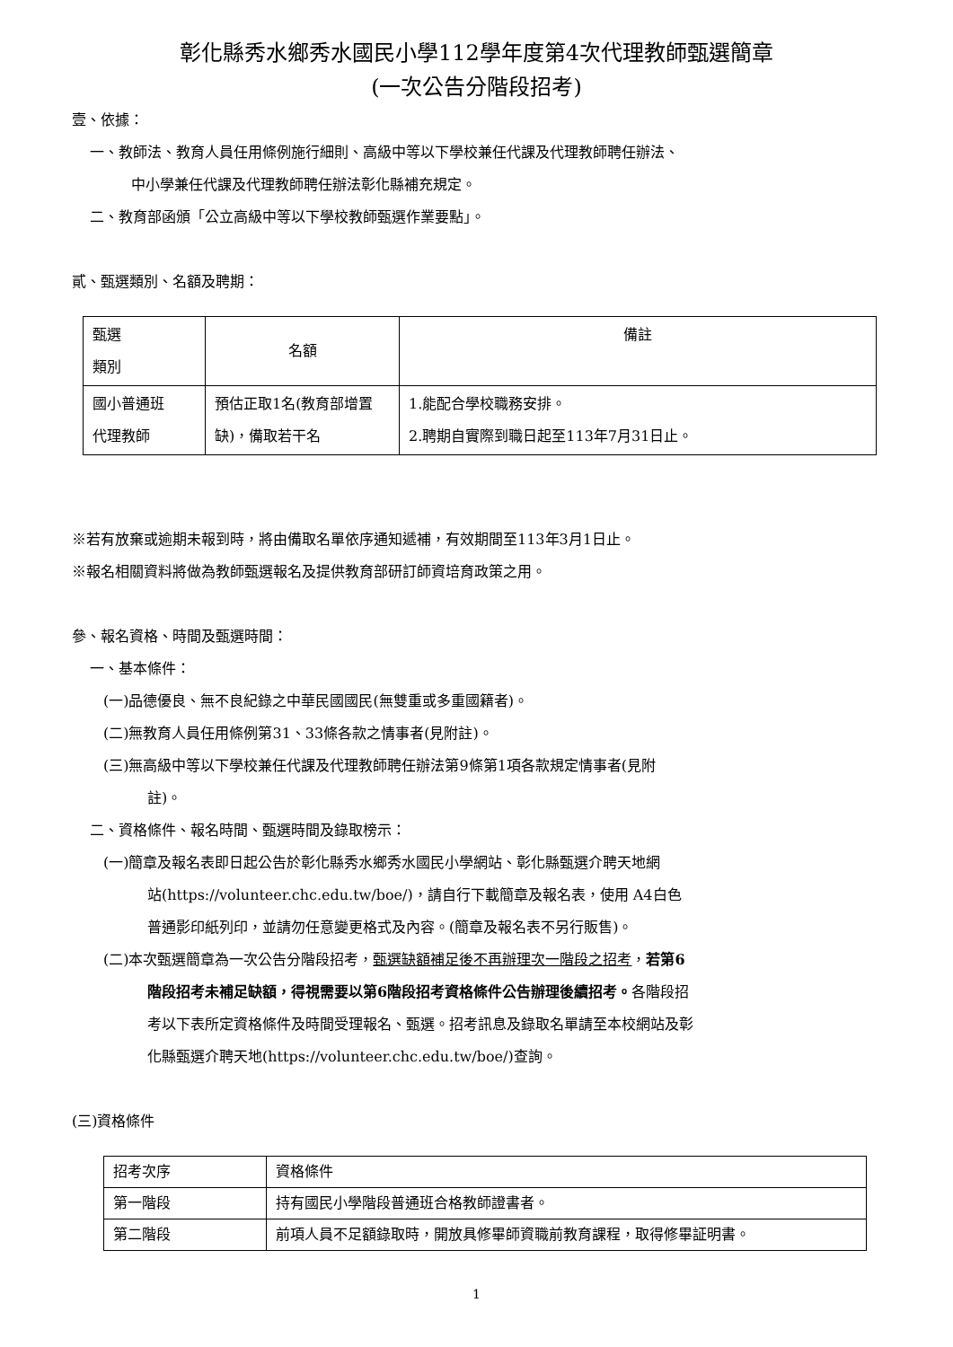彰化縣秀水鄉秀水國民小學112學年度第4次代理教師甄選簡章
(一次公告分階段招考)
壹、依據：
一、教師法、教育人員任用條例施行細則、高級中等以下學校兼任代課及代理教師聘任辦法、
中小學兼任代課及代理教師聘任辦法彰化縣補充規定。
二、教育部函頒「公立高級中等以下學校教師甄選作業要點」。
貳、甄選類別、名額及聘期：
| 甄選 類別 | 名額 | 備註 |
| 國小普通班 代理教師 | 預估正取1名(教育部增置缺)，備取若干名 | 1.能配合學校職務安排。 2.聘期自實際到職日起至113年7月31日止。 |
※若有放棄或逾期未報到時，將由備取名單依序通知遞補，有效期間至113年3月1日止。
※報名相關資料將做為教師甄選報名及提供教育部研訂師資培育政策之用。
參、報名資格、時間及甄選時間：
一、基本條件：
(一)品德優良、無不良紀錄之中華民國國民(無雙重或多重國籍者)。
(二)無教育人員任用條例第31、33條各款之情事者(見附註)。
(三)無高級中等以下學校兼任代課及代理教師聘任辦法第9條第1項各款規定情事者(見附
註)。
二、資格條件、報名時間、甄選時間及錄取榜示：
(一)簡章及報名表即日起公告於彰化縣秀水鄉秀水國民小學網站、彰化縣甄選介聘天地網
站(https://volunteer.chc.edu.tw/boe/)，請自行下載簡章及報名表，使用 A4白色
普通影印紙列印，並請勿任意變更格式及內容。(簡章及報名表不另行販售)。
(二)本次甄選簡章為一次公告分階段招考，甄選缺額補足後不再辦理次一階段之招考，若第6
階段招考未補足缺額，得視需要以第6階段招考資格條件公告辦理後續招考。各階段招
考以下表所定資格條件及時間受理報名、甄選。招考訊息及錄取名單請至本校網站及彰
化縣甄選介聘天地(https://volunteer.chc.edu.tw/boe/)查詢。
(三)資格條件
| 招考次序 | 資格條件 |
| 第一階段 | 持有國民小學階段普通班合格教師證書者。 |
| 第二階段 | 前項人員不足額錄取時，開放具修畢師資職前教育課程，取得修畢証明書。 |
1